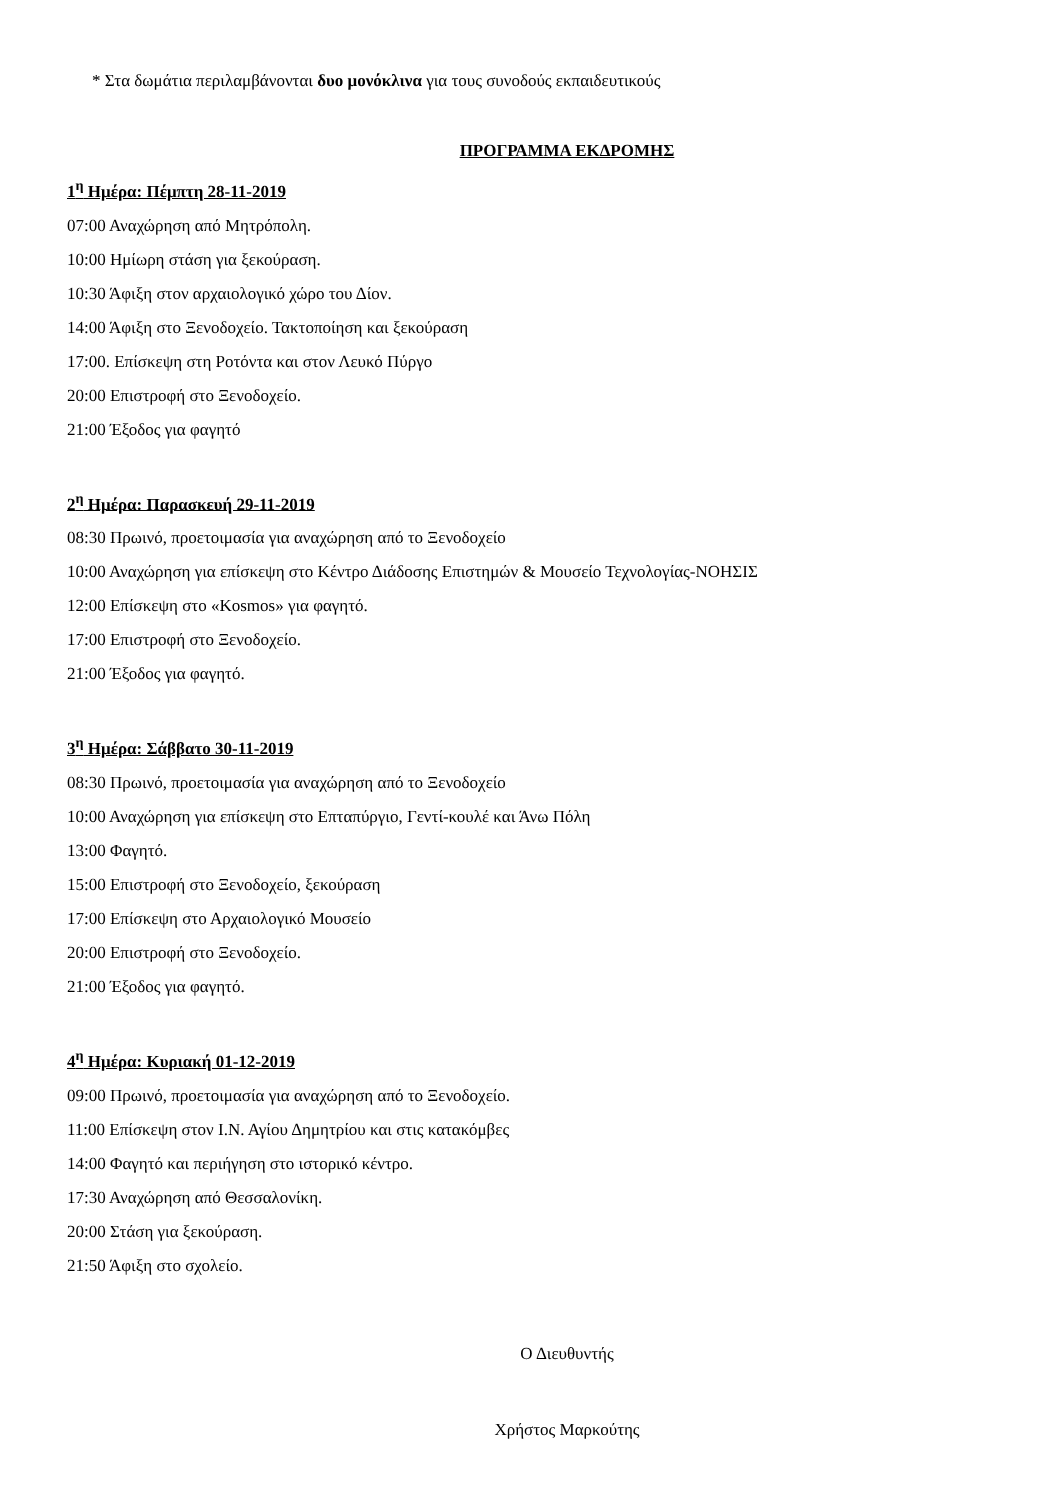* Στα δωμάτια περιλαμβάνονται δυο μονόκλινα για τους συνοδούς εκπαιδευτικούς
ΠΡΟΓΡΑΜΜΑ ΕΚΔΡΟΜΗΣ
1<sup>η</sup> Ημέρα: Πέμπτη 28-11-2019
07:00 Αναχώρηση από Μητρόπολη.
10:00 Ημίωρη στάση για ξεκούραση.
10:30 Άφιξη στον αρχαιολογικό χώρο του Δίον.
14:00 Άφιξη στο Ξενοδοχείο. Τακτοποίηση και ξεκούραση
17:00. Επίσκεψη στη Ροτόντα και στον Λευκό Πύργο
20:00 Επιστροφή στο Ξενοδοχείο.
21:00 Έξοδος για φαγητό
2<sup>η</sup> Ημέρα: Παρασκευή 29-11-2019
08:30 Πρωινό, προετοιμασία για αναχώρηση από το Ξενοδοχείο
10:00 Αναχώρηση για επίσκεψη στο Κέντρο Διάδοσης Επιστημών & Μουσείο Τεχνολογίας-ΝΟΗΣΙΣ
12:00 Επίσκεψη στο «Kosmos» για φαγητό.
17:00 Επιστροφή στο Ξενοδοχείο.
21:00 Έξοδος για φαγητό.
3<sup>η</sup> Ημέρα: Σάββατο 30-11-2019
08:30 Πρωινό, προετοιμασία για αναχώρηση από το Ξενοδοχείο
10:00 Αναχώρηση για επίσκεψη στο Επταπύργιο, Γεντί-κουλέ και Άνω Πόλη
13:00 Φαγητό.
15:00 Επιστροφή στο Ξενοδοχείο, ξεκούραση
17:00 Επίσκεψη στο Αρχαιολογικό Μουσείο
20:00 Επιστροφή στο Ξενοδοχείο.
21:00 Έξοδος για φαγητό.
4<sup>η</sup> Ημέρα: Κυριακή 01-12-2019
09:00 Πρωινό, προετοιμασία για αναχώρηση από το Ξενοδοχείο.
11:00 Επίσκεψη στον Ι.Ν. Αγίου Δημητρίου και στις κατακόμβες
14:00 Φαγητό και περιήγηση στο ιστορικό κέντρο.
17:30 Αναχώρηση από Θεσσαλονίκη.
20:00 Στάση για ξεκούραση.
21:50 Άφιξη στο σχολείο.
Ο Διευθυντής
Χρήστος Μαρκούτης